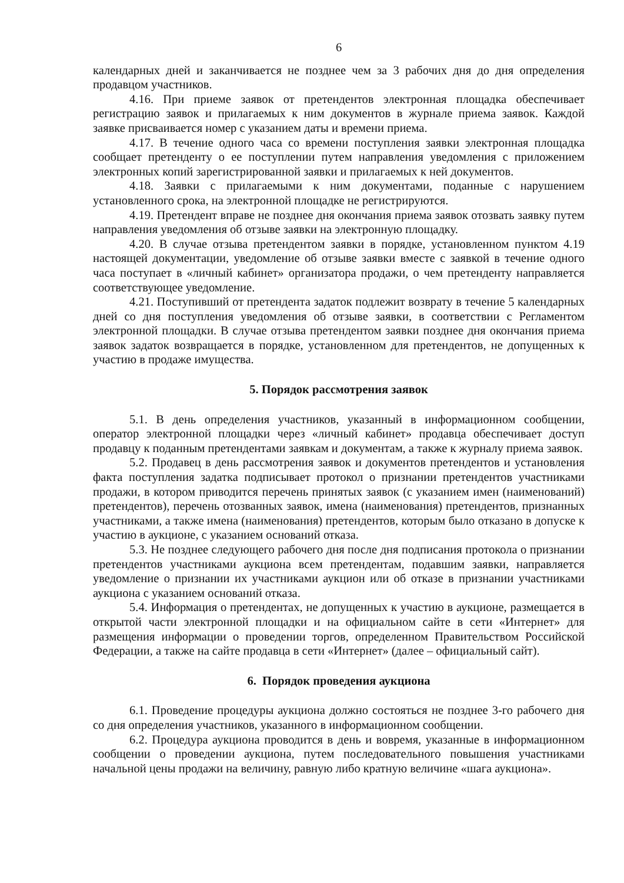6
календарных дней и заканчивается не позднее чем за 3 рабочих дня до дня определения продавцом участников.
4.16. При приеме заявок от претендентов электронная площадка обеспечивает регистрацию заявок и прилагаемых к ним документов в журнале приема заявок. Каждой заявке присваивается номер с указанием даты и времени приема.
4.17. В течение одного часа со времени поступления заявки электронная площадка сообщает претенденту о ее поступлении путем направления уведомления с приложением электронных копий зарегистрированной заявки и прилагаемых к ней документов.
4.18. Заявки с прилагаемыми к ним документами, поданные с нарушением установленного срока, на электронной площадке не регистрируются.
4.19. Претендент вправе не позднее дня окончания приема заявок отозвать заявку путем направления уведомления об отзыве заявки на электронную площадку.
4.20. В случае отзыва претендентом заявки в порядке, установленном пунктом 4.19 настоящей документации, уведомление об отзыве заявки вместе с заявкой в течение одного часа поступает в «личный кабинет» организатора продажи, о чем претенденту направляется соответствующее уведомление.
4.21. Поступивший от претендента задаток подлежит возврату в течение 5 календарных дней со дня поступления уведомления об отзыве заявки, в соответствии с Регламентом электронной площадки. В случае отзыва претендентом заявки позднее дня окончания приема заявок задаток возвращается в порядке, установленном для претендентов, не допущенных к участию в продаже имущества.
5. Порядок рассмотрения заявок
5.1. В день определения участников, указанный в информационном сообщении, оператор электронной площадки через «личный кабинет» продавца обеспечивает доступ продавцу к поданным претендентами заявкам и документам, а также к журналу приема заявок.
5.2. Продавец в день рассмотрения заявок и документов претендентов и установления факта поступления задатка подписывает протокол о признании претендентов участниками продажи, в котором приводится перечень принятых заявок (с указанием имен (наименований) претендентов), перечень отозванных заявок, имена (наименования) претендентов, признанных участниками, а также имена (наименования) претендентов, которым было отказано в допуске к участию в аукционе, с указанием оснований отказа.
5.3. Не позднее следующего рабочего дня после дня подписания протокола о признании претендентов участниками аукциона всем претендентам, подавшим заявки, направляется уведомление о признании их участниками аукцион или об отказе в признании участниками аукциона с указанием оснований отказа.
5.4. Информация о претендентах, не допущенных к участию в аукционе, размещается в открытой части электронной площадки и на официальном сайте в сети «Интернет» для размещения информации о проведении торгов, определенном Правительством Российской Федерации, а также на сайте продавца в сети «Интернет» (далее – официальный сайт).
6. Порядок проведения аукциона
6.1. Проведение процедуры аукциона должно состояться не позднее 3-го рабочего дня со дня определения участников, указанного в информационном сообщении.
6.2. Процедура аукциона проводится в день и вовремя, указанные в информационном сообщении о проведении аукциона, путем последовательного повышения участниками начальной цены продажи на величину, равную либо кратную величине «шага аукциона».